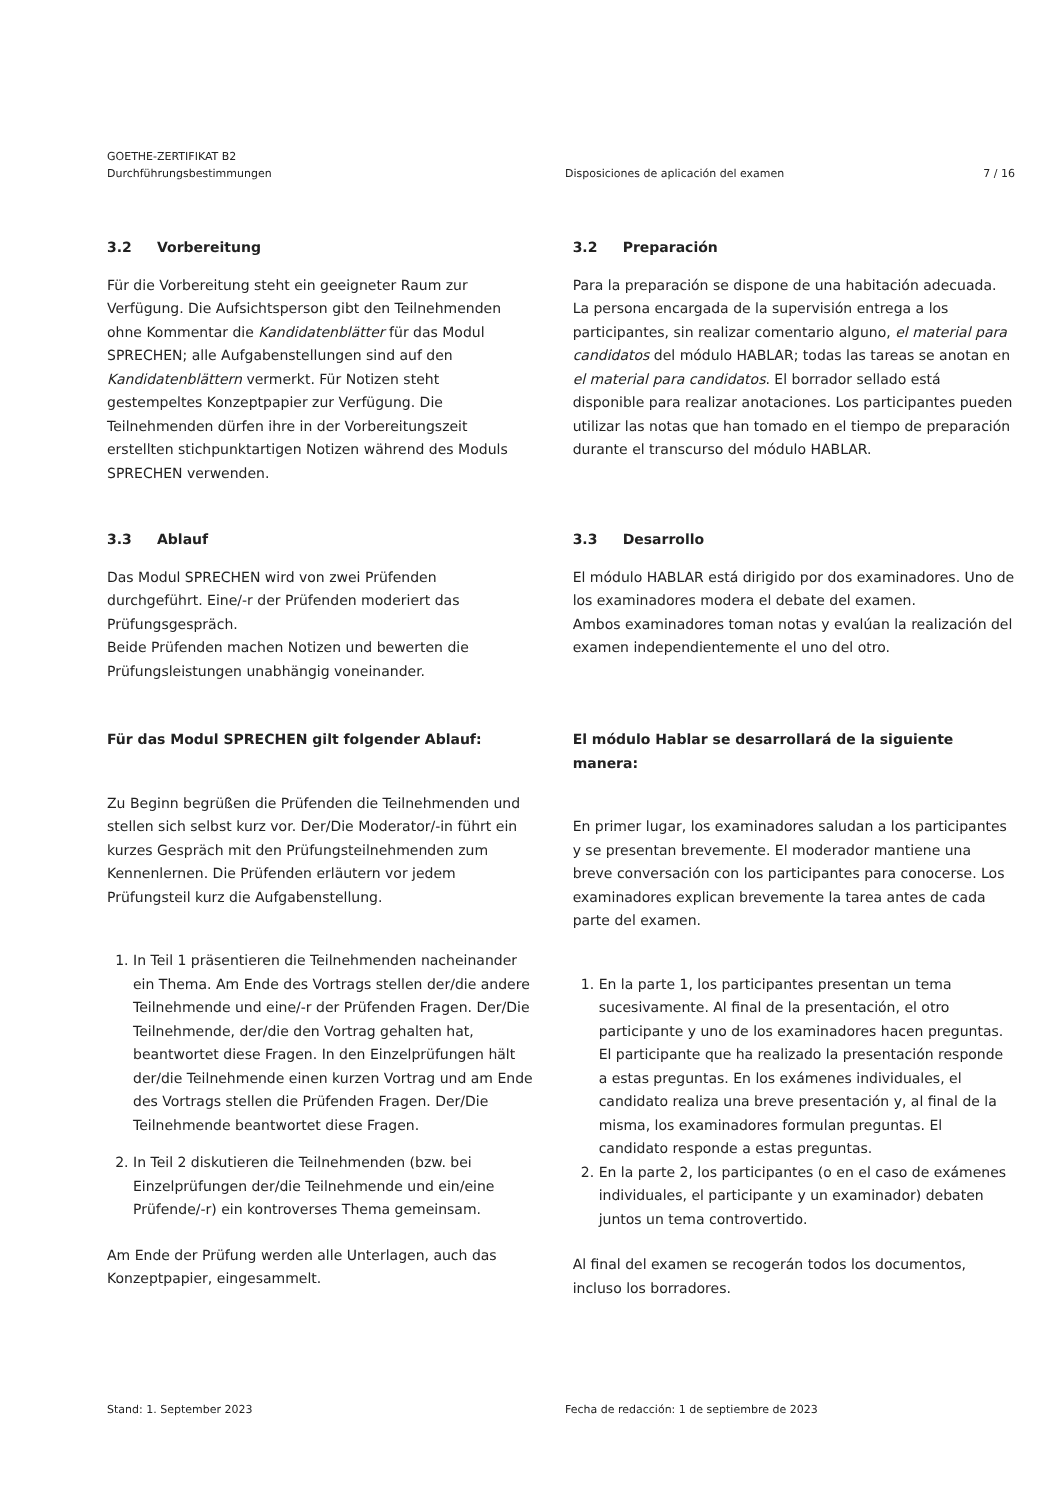GOETHE-ZERTIFIKAT B2
Durchführungsbestimmungen
Disposiciones de aplicación del examen
7 / 16
3.2 Vorbereitung
Für die Vorbereitung steht ein geeigneter Raum zur Verfügung. Die Aufsichtsperson gibt den Teilnehmenden ohne Kommentar die Kandidatenblätter für das Modul SPRECHEN; alle Aufgabenstellungen sind auf den Kandidatenblättern vermerkt. Für Notizen steht gestempeltes Konzeptpapier zur Verfügung. Die Teilnehmenden dürfen ihre in der Vorbereitungszeit erstellten stichpunktartigen Notizen während des Moduls SPRECHEN verwenden.
3.2 Preparación
Para la preparación se dispone de una habitación adecuada. La persona encargada de la supervisión entrega a los participantes, sin realizar comentario alguno, el material para candidatos del módulo HABLAR; todas las tareas se anotan en el material para candidatos. El borrador sellado está disponible para realizar anotaciones. Los participantes pueden utilizar las notas que han tomado en el tiempo de preparación durante el transcurso del módulo HABLAR.
3.3 Ablauf
Das Modul SPRECHEN wird von zwei Prüfenden durchgeführt. Eine/-r der Prüfenden moderiert das Prüfungsgespräch.
Beide Prüfenden machen Notizen und bewerten die Prüfungsleistungen unabhängig voneinander.
3.3 Desarrollo
El módulo HABLAR está dirigido por dos examinadores. Uno de los examinadores modera el debate del examen.
Ambos examinadores toman notas y evalúan la realización del examen independientemente el uno del otro.
Für das Modul SPRECHEN gilt folgender Ablauf:
Zu Beginn begrüßen die Prüfenden die Teilnehmenden und stellen sich selbst kurz vor. Der/Die Moderator/-in führt ein kurzes Gespräch mit den Prüfungsteilnehmenden zum Kennenlernen. Die Prüfenden erläutern vor jedem Prüfungsteil kurz die Aufgabenstellung.
1. In Teil 1 präsentieren die Teilnehmenden nacheinander ein Thema. Am Ende des Vortrags stellen der/die andere Teilnehmende und eine/-r der Prüfenden Fragen. Der/Die Teilnehmende, der/die den Vortrag gehalten hat, beantwortet diese Fragen. In den Einzelprüfungen hält der/die Teilnehmende einen kurzen Vortrag und am Ende des Vortrags stellen die Prüfenden Fragen. Der/Die Teilnehmende beantwortet diese Fragen.
2. In Teil 2 diskutieren die Teilnehmenden (bzw. bei Einzelprüfungen der/die Teilnehmende und ein/eine Prüfende/-r) ein kontroverses Thema gemeinsam.
Am Ende der Prüfung werden alle Unterlagen, auch das Konzeptpapier, eingesammelt.
El módulo Hablar se desarrollará de la siguiente manera:
En primer lugar, los examinadores saludan a los participantes y se presentan brevemente. El moderador mantiene una breve conversación con los participantes para conocerse. Los examinadores explican brevemente la tarea antes de cada parte del examen.
1. En la parte 1, los participantes presentan un tema sucesivamente. Al final de la presentación, el otro participante y uno de los examinadores hacen preguntas. El participante que ha realizado la presentación responde a estas preguntas. En los exámenes individuales, el candidato realiza una breve presentación y, al final de la misma, los examinadores formulan preguntas. El candidato responde a estas preguntas.
2. En la parte 2, los participantes (o en el caso de exámenes individuales, el participante y un examinador) debaten juntos un tema controvertido.
Al final del examen se recogerán todos los documentos, incluso los borradores.
Stand: 1. September 2023 Fecha de redacción: 1 de septiembre de 2023